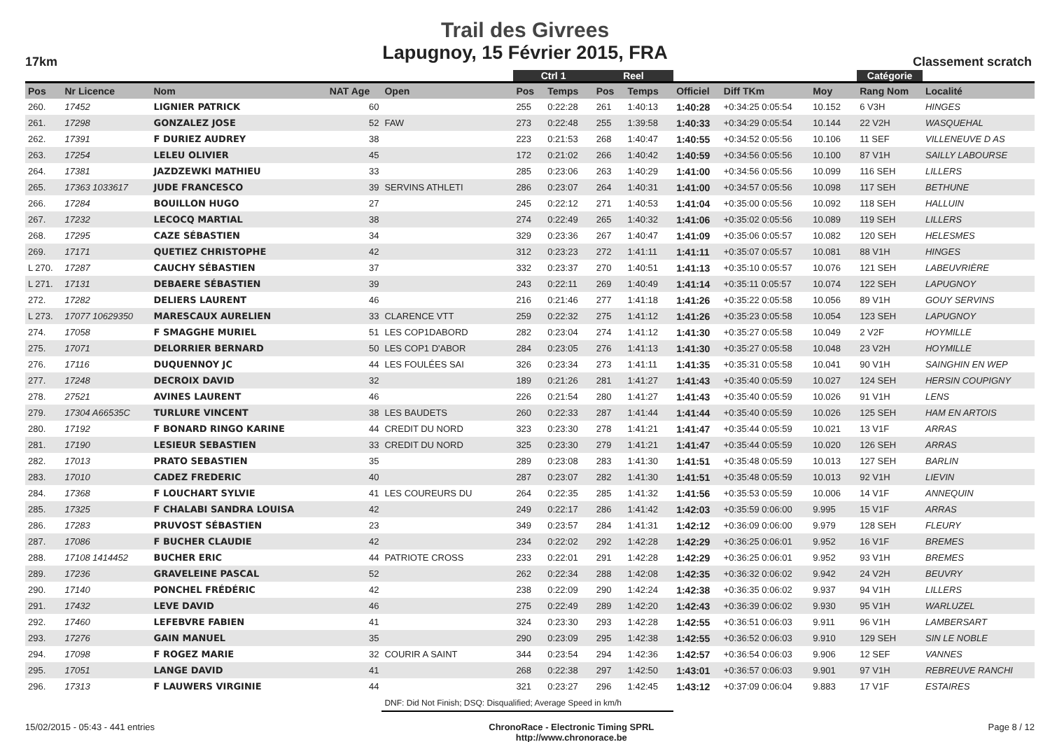Trail des Givrees
Lapugnoy, 15 Février 2015, FRA
17km Classement scratch
| | | | | | | Ctrl 1 | | Reel | | | | | | Catégorie | |
| --- | --- | --- | --- | --- | --- | --- | --- | --- | --- | --- | --- | --- | --- | --- | --- |
| Pos | Nr Licence | Nom | NAT Age | Open | | Pos | Temps | Pos | Temps | Officiel | Diff TKm | Moy | | Rang Nom | Localité |
| 260. | 17452 | LIGNIER PATRICK | 60 | | | 255 | 0:22:28 | 261 | 1:40:13 | 1:40:28 | +0:34:25 0:05:54 | 10.152 | | 6 V3H | HINGES |
| 261. | 17298 | GONZALEZ JOSE | 52 | FAW | | 273 | 0:22:48 | 255 | 1:39:58 | 1:40:33 | +0:34:29 0:05:54 | 10.144 | | 22 V2H | WASQUEHAL |
| 262. | 17391 | F DURIEZ AUDREY | 38 | | | 223 | 0:21:53 | 268 | 1:40:47 | 1:40:55 | +0:34:52 0:05:56 | 10.106 | | 11 SEF | VILLENEUVE D AS |
| 263. | 17254 | LELEU OLIVIER | 45 | | | 172 | 0:21:02 | 266 | 1:40:42 | 1:40:59 | +0:34:56 0:05:56 | 10.100 | | 87 V1H | SAILLY LABOURSE |
| 264. | 17381 | JAZDZEWKI MATHIEU | 33 | | | 285 | 0:23:06 | 263 | 1:40:29 | 1:41:00 | +0:34:56 0:05:56 | 10.099 | | 116 SEH | LILLERS |
| 265. | 17363 1033617 | JUDE FRANCESCO | 39 | SERVINS ATHLETI | | 286 | 0:23:07 | 264 | 1:40:31 | 1:41:00 | +0:34:57 0:05:56 | 10.098 | | 117 SEH | BETHUNE |
| 266. | 17284 | BOUILLON HUGO | 27 | | | 245 | 0:22:12 | 271 | 1:40:53 | 1:41:04 | +0:35:00 0:05:56 | 10.092 | | 118 SEH | HALLUIN |
| 267. | 17232 | LECOCQ MARTIAL | 38 | | | 274 | 0:22:49 | 265 | 1:40:32 | 1:41:06 | +0:35:02 0:05:56 | 10.089 | | 119 SEH | LILLERS |
| 268. | 17295 | CAZE SÉBASTIEN | 34 | | | 329 | 0:23:36 | 267 | 1:40:47 | 1:41:09 | +0:35:06 0:05:57 | 10.082 | | 120 SEH | HELESMES |
| 269. | 17171 | QUETIEZ CHRISTOPHE | 42 | | | 312 | 0:23:23 | 272 | 1:41:11 | 1:41:11 | +0:35:07 0:05:57 | 10.081 | | 88 V1H | HINGES |
| L 270. | 17287 | CAUCHY SÉBASTIEN | 37 | | | 332 | 0:23:37 | 270 | 1:40:51 | 1:41:13 | +0:35:10 0:05:57 | 10.076 | | 121 SEH | LABEUVRIÈRE |
| L 271. | 17131 | DEBAERE SÉBASTIEN | 39 | | | 243 | 0:22:11 | 269 | 1:40:49 | 1:41:14 | +0:35:11 0:05:57 | 10.074 | | 122 SEH | LAPUGNOY |
| 272. | 17282 | DELIERS LAURENT | 46 | | | 216 | 0:21:46 | 277 | 1:41:18 | 1:41:26 | +0:35:22 0:05:58 | 10.056 | | 89 V1H | GOUY SERVINS |
| L 273. | 17077 10629350 | MARESCAUX AURELIEN | 33 | CLARENCE VTT | | 259 | 0:22:32 | 275 | 1:41:12 | 1:41:26 | +0:35:23 0:05:58 | 10.054 | | 123 SEH | LAPUGNOY |
| 274. | 17058 | F SMAGGHE MURIEL | 51 | LES COP1DABORD | | 282 | 0:23:04 | 274 | 1:41:12 | 1:41:30 | +0:35:27 0:05:58 | 10.049 | | 2 V2F | HOYMILLE |
| 275. | 17071 | DELORRIER BERNARD | 50 | LES COP1 D'ABOR | | 284 | 0:23:05 | 276 | 1:41:13 | 1:41:30 | +0:35:27 0:05:58 | 10.048 | | 23 V2H | HOYMILLE |
| 276. | 17116 | DUQUENNOY JC | 44 | LES FOULÉES SAI | | 326 | 0:23:34 | 273 | 1:41:11 | 1:41:35 | +0:35:31 0:05:58 | 10.041 | | 90 V1H | SAINGHIN EN WEP |
| 277. | 17248 | DECROIX DAVID | 32 | | | 189 | 0:21:26 | 281 | 1:41:27 | 1:41:43 | +0:35:40 0:05:59 | 10.027 | | 124 SEH | HERSIN COUPIGNY |
| 278. | 27521 | AVINES LAURENT | 46 | | | 226 | 0:21:54 | 280 | 1:41:27 | 1:41:43 | +0:35:40 0:05:59 | 10.026 | | 91 V1H | LENS |
| 279. | 17304 A66535C | TURLURE VINCENT | 38 | LES BAUDETS | | 260 | 0:22:33 | 287 | 1:41:44 | 1:41:44 | +0:35:40 0:05:59 | 10.026 | | 125 SEH | HAM EN ARTOIS |
| 280. | 17192 | F BONARD RINGO KARINE | 44 | CREDIT DU NORD | | 323 | 0:23:30 | 278 | 1:41:21 | 1:41:47 | +0:35:44 0:05:59 | 10.021 | | 13 V1F | ARRAS |
| 281. | 17190 | LESIEUR SEBASTIEN | 33 | CREDIT DU NORD | | 325 | 0:23:30 | 279 | 1:41:21 | 1:41:47 | +0:35:44 0:05:59 | 10.020 | | 126 SEH | ARRAS |
| 282. | 17013 | PRATO SEBASTIEN | 35 | | | 289 | 0:23:08 | 283 | 1:41:30 | 1:41:51 | +0:35:48 0:05:59 | 10.013 | | 127 SEH | BARLIN |
| 283. | 17010 | CADEZ FREDERIC | 40 | | | 287 | 0:23:07 | 282 | 1:41:30 | 1:41:51 | +0:35:48 0:05:59 | 10.013 | | 92 V1H | LIEVIN |
| 284. | 17368 | F LOUCHART SYLVIE | 41 | LES COUREURS DU | | 264 | 0:22:35 | 285 | 1:41:32 | 1:41:56 | +0:35:53 0:05:59 | 10.006 | | 14 V1F | ANNEQUIN |
| 285. | 17325 | F CHALABI SANDRA LOUISA | 42 | | | 249 | 0:22:17 | 286 | 1:41:42 | 1:42:03 | +0:35:59 0:06:00 | 9.995 | | 15 V1F | ARRAS |
| 286. | 17283 | PRUVOST SÉBASTIEN | 23 | | | 349 | 0:23:57 | 284 | 1:41:31 | 1:42:12 | +0:36:09 0:06:00 | 9.979 | | 128 SEH | FLEURY |
| 287. | 17086 | F BUCHER CLAUDIE | 42 | | | 234 | 0:22:02 | 292 | 1:42:28 | 1:42:29 | +0:36:25 0:06:01 | 9.952 | | 16 V1F | BREMES |
| 288. | 17108 1414452 | BUCHER ERIC | 44 | PATRIOTE CROSS | | 233 | 0:22:01 | 291 | 1:42:28 | 1:42:29 | +0:36:25 0:06:01 | 9.952 | | 93 V1H | BREMES |
| 289. | 17236 | GRAVELEINE PASCAL | 52 | | | 262 | 0:22:34 | 288 | 1:42:08 | 1:42:35 | +0:36:32 0:06:02 | 9.942 | | 24 V2H | BEUVRY |
| 290. | 17140 | PONCHEL FRÉDÉRIC | 42 | | | 238 | 0:22:09 | 290 | 1:42:24 | 1:42:38 | +0:36:35 0:06:02 | 9.937 | | 94 V1H | LILLERS |
| 291. | 17432 | LEVE DAVID | 46 | | | 275 | 0:22:49 | 289 | 1:42:20 | 1:42:43 | +0:36:39 0:06:02 | 9.930 | | 95 V1H | WARLUZEL |
| 292. | 17460 | LEFEBVRE FABIEN | 41 | | | 324 | 0:23:30 | 293 | 1:42:28 | 1:42:55 | +0:36:51 0:06:03 | 9.911 | | 96 V1H | LAMBERSART |
| 293. | 17276 | GAIN MANUEL | 35 | | | 290 | 0:23:09 | 295 | 1:42:38 | 1:42:55 | +0:36:52 0:06:03 | 9.910 | | 129 SEH | SIN LE NOBLE |
| 294. | 17098 | F ROGEZ MARIE | 32 | COURIR A SAINT | | 344 | 0:23:54 | 294 | 1:42:36 | 1:42:57 | +0:36:54 0:06:03 | 9.906 | | 12 SEF | VANNES |
| 295. | 17051 | LANGE DAVID | 41 | | | 268 | 0:22:38 | 297 | 1:42:50 | 1:43:01 | +0:36:57 0:06:03 | 9.901 | | 97 V1H | REBREUVE RANCHI |
| 296. | 17313 | F LAUWERS VIRGINIE | 44 | | | 321 | 0:23:27 | 296 | 1:42:45 | 1:43:12 | +0:37:09 0:06:04 | 9.883 | | 17 V1F | ESTAIRES |
| | | | | DNF: Did Not Finish; DSQ: Disqualified; Average Speed in km/h | | | | | | | | | | | |
15/02/2015 - 05:43 - 441 entries ChronoRace - Electronic Timing SPRL
http://www.chronorace.be Page 8 / 12